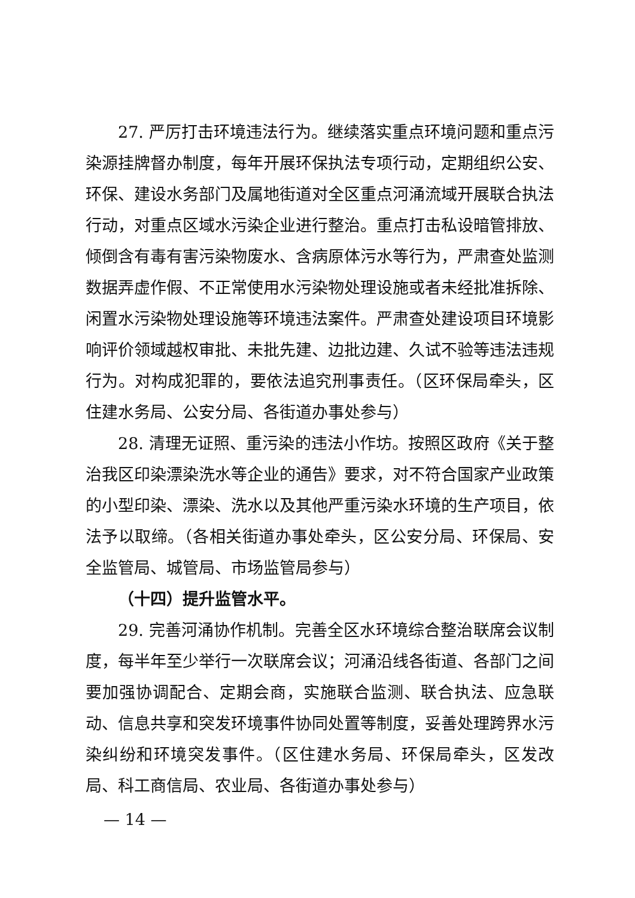27. 严厉打击环境违法行为。继续落实重点环境问题和重点污染源挂牌督办制度，每年开展环保执法专项行动，定期组织公安、环保、建设水务部门及属地街道对全区重点河涌流域开展联合执法行动，对重点区域水污染企业进行整治。重点打击私设暗管排放、倾倒含有毒有害污染物废水、含病原体污水等行为，严肃查处监测数据弄虚作假、不正常使用水污染物处理设施或者未经批准拆除、闲置水污染物处理设施等环境违法案件。严肃查处建设项目环境影响评价领域越权审批、未批先建、边批边建、久试不验等违法违规行为。对构成犯罪的，要依法追究刑事责任。（区环保局牵头，区住建水务局、公安分局、各街道办事处参与）
28. 清理无证照、重污染的违法小作坊。按照区政府《关于整治我区印染漂染洗水等企业的通告》要求，对不符合国家产业政策的小型印染、漂染、洗水以及其他严重污染水环境的生产项目，依法予以取缔。（各相关街道办事处牵头，区公安分局、环保局、安全监管局、城管局、市场监管局参与）
（十四）提升监管水平。
29. 完善河涌协作机制。完善全区水环境综合整治联席会议制度，每半年至少举行一次联席会议；河涌沿线各街道、各部门之间要加强协调配合、定期会商，实施联合监测、联合执法、应急联动、信息共享和突发环境事件协同处置等制度，妥善处理跨界水污染纠纷和环境突发事件。（区住建水务局、环保局牵头，区发改局、科工商信局、农业局、各街道办事处参与）
— 14 —